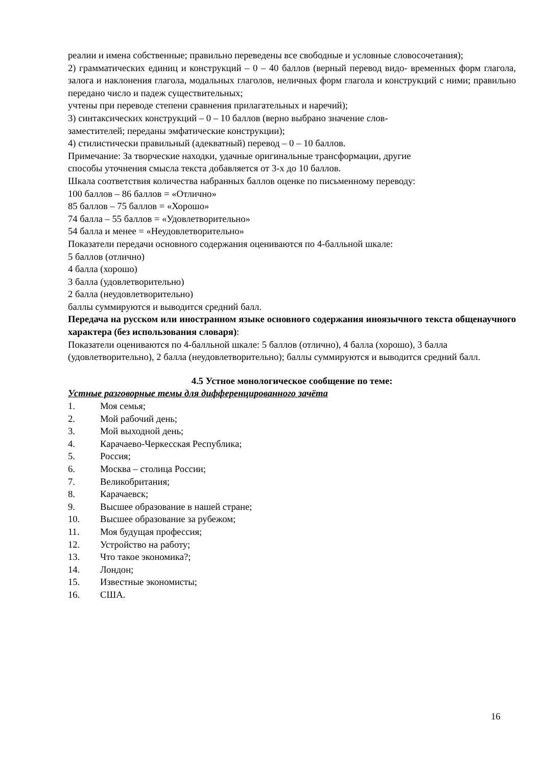реалии и имена собственные; правильно переведены все свободные и условные словосочетания);
2) грамматических единиц и конструкций – 0 – 40 баллов (верный перевод видо- временных форм глагола, залога и наклонения глагола, модальных глаголов, неличных форм глагола и конструкций с ними; правильно передано число и падеж существительных;
учтены при переводе степени сравнения прилагательных и наречий);
3) синтаксических конструкций – 0 – 10 баллов (верно выбрано значение слов-
заместителей; переданы эмфатические конструкции);
4) стилистически правильный (адекватный) перевод – 0 – 10 баллов.
Примечание: За творческие находки, удачные оригинальные трансформации, другие
способы уточнения смысла текста добавляется от 3-х до 10 баллов.
Шкала соответствия количества набранных баллов оценке по письменному переводу:
100 баллов – 86 баллов = «Отлично»
85 баллов – 75 баллов = «Хорошо»
74 балла – 55 баллов = «Удовлетворительно»
54 балла и менее = «Неудовлетворительно»
Показатели передачи основного содержания оцениваются по 4-балльной шкале:
5 баллов (отлично)
4 балла (хорошо)
3 балла (удовлетворительно)
2 балла (неудовлетворительно)
баллы суммируются и выводится средний балл.
Передача на русском или иностранном языке основного содержания иноязычного текста общенаучного характера (без использования словаря):
Показатели оцениваются по 4-балльной шкале: 5 баллов (отлично), 4 балла (хорошо), 3 балла (удовлетворительно), 2 балла (неудовлетворительно); баллы суммируются и выводится средний балл.
4.5 Устное монологическое сообщение по теме:
Устные разговорные темы для дифференцированного зачёта
1. Моя семья;
2. Мой рабочий день;
3. Мой выходной день;
4. Карачаево-Черкесская Республика;
5. Россия;
6. Москва – столица России;
7. Великобритания;
8. Карачаевск;
9. Высшее образование в нашей стране;
10. Высшее образование за рубежом;
11. Моя будущая профессия;
12. Устройство на работу;
13. Что такое экономика?;
14. Лондон;
15. Известные экономисты;
16. США.
16